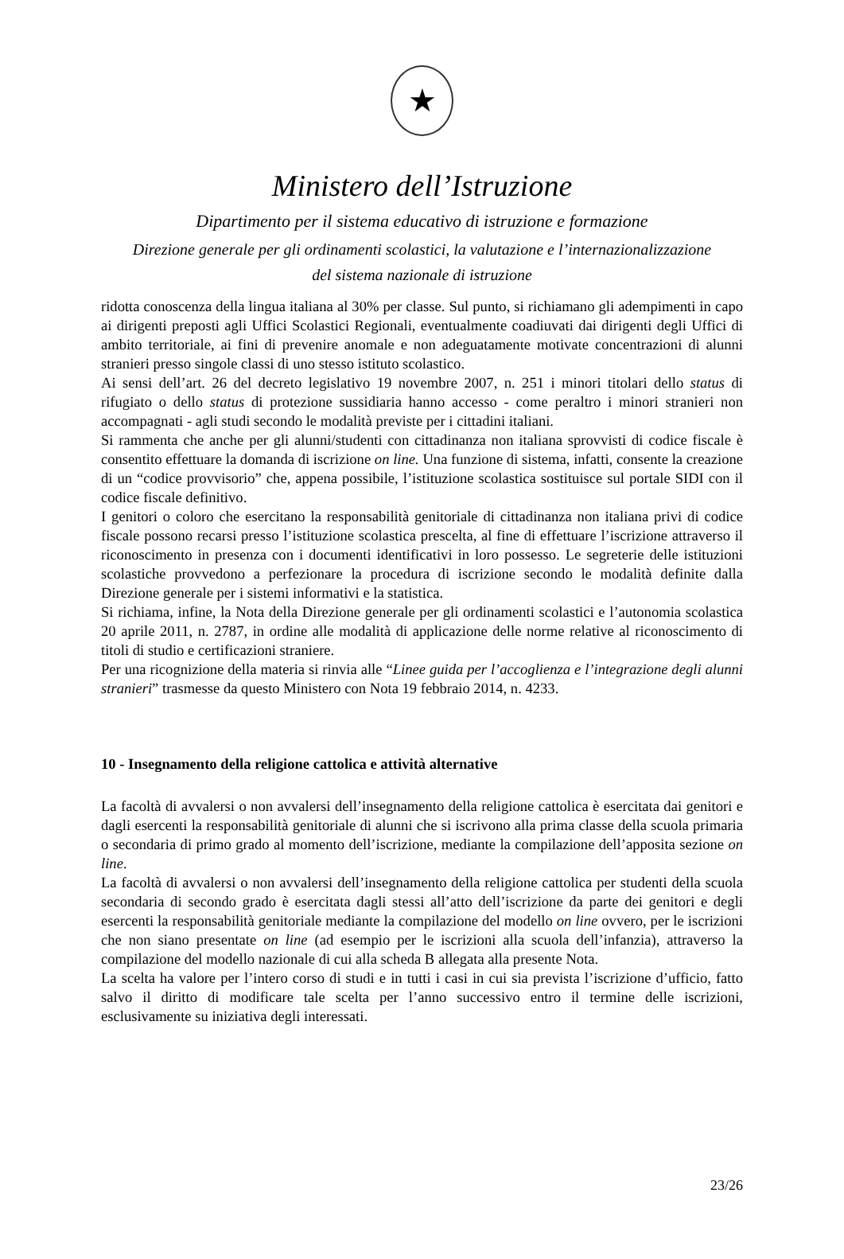★
Ministero dell’Istruzione
Dipartimento per il sistema educativo di istruzione e formazione
Direzione generale per gli ordinamenti scolastici, la valutazione e l’internazionalizzazione
del sistema nazionale di istruzione
ridotta conoscenza della lingua italiana al 30% per classe. Sul punto, si richiamano gli adempimenti in capo ai dirigenti preposti agli Uffici Scolastici Regionali, eventualmente coadiuvati dai dirigenti degli Uffici di ambito territoriale, ai fini di prevenire anomale e non adeguatamente motivate concentrazioni di alunni stranieri presso singole classi di uno stesso istituto scolastico.
Ai sensi dell’art. 26 del decreto legislativo 19 novembre 2007, n. 251 i minori titolari dello status di rifugiato o dello status di protezione sussidiaria hanno accesso - come peraltro i minori stranieri non accompagnati - agli studi secondo le modalità previste per i cittadini italiani.
Si rammenta che anche per gli alunni/studenti con cittadinanza non italiana sprovvisti di codice fiscale è consentito effettuare la domanda di iscrizione on line. Una funzione di sistema, infatti, consente la creazione di un “codice provvisorio” che, appena possibile, l’istituzione scolastica sostituisce sul portale SIDI con il codice fiscale definitivo.
I genitori o coloro che esercitano la responsabilità genitoriale di cittadinanza non italiana privi di codice fiscale possono recarsi presso l’istituzione scolastica prescelta, al fine di effettuare l’iscrizione attraverso il riconoscimento in presenza con i documenti identificativi in loro possesso. Le segreterie delle istituzioni scolastiche provvedono a perfezionare la procedura di iscrizione secondo le modalità definite dalla Direzione generale per i sistemi informativi e la statistica.
Si richiama, infine, la Nota della Direzione generale per gli ordinamenti scolastici e l’autonomia scolastica 20 aprile 2011, n. 2787, in ordine alle modalità di applicazione delle norme relative al riconoscimento di titoli di studio e certificazioni straniere.
Per una ricognizione della materia si rinvia alle “Linee guida per l’accoglienza e l’integrazione degli alunni stranieri” trasmesse da questo Ministero con Nota 19 febbraio 2014, n. 4233.
10 - Insegnamento della religione cattolica e attività alternative
La facoltà di avvalersi o non avvalersi dell’insegnamento della religione cattolica è esercitata dai genitori e dagli esercenti la responsabilità genitoriale di alunni che si iscrivono alla prima classe della scuola primaria o secondaria di primo grado al momento dell’iscrizione, mediante la compilazione dell’apposita sezione on line.
La facoltà di avvalersi o non avvalersi dell’insegnamento della religione cattolica per studenti della scuola secondaria di secondo grado è esercitata dagli stessi all’atto dell’iscrizione da parte dei genitori e degli esercenti la responsabilità genitoriale mediante la compilazione del modello on line ovvero, per le iscrizioni che non siano presentate on line (ad esempio per le iscrizioni alla scuola dell’infanzia), attraverso la compilazione del modello nazionale di cui alla scheda B allegata alla presente Nota.
La scelta ha valore per l’intero corso di studi e in tutti i casi in cui sia prevista l’iscrizione d’ufficio, fatto salvo il diritto di modificare tale scelta per l’anno successivo entro il termine delle iscrizioni, esclusivamente su iniziativa degli interessati.
23/26